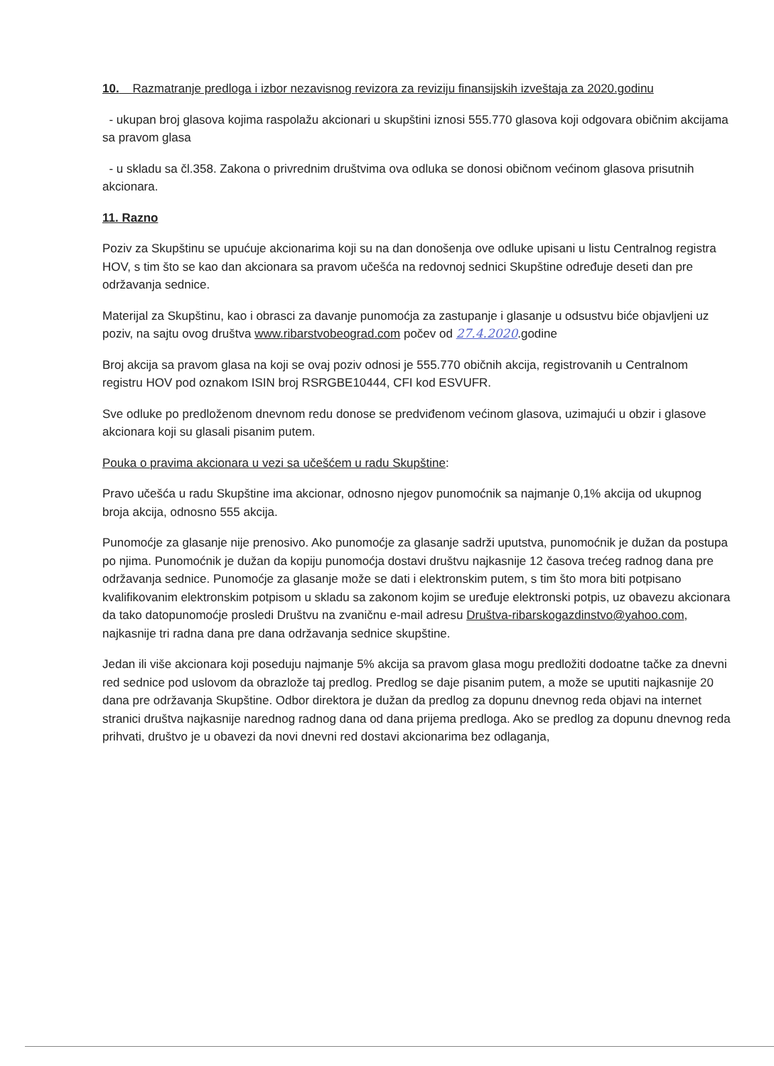10. Razmatranje predloga i izbor nezavisnog revizora za reviziju finansijskih izveštaja za 2020.godinu
- ukupan broj glasova kojima raspolažu akcionari u skupštini iznosi 555.770 glasova koji odgovara običnim akcijama sa pravom glasa
- u skladu sa čl.358. Zakona o privrednim društvima ova odluka se donosi običnom većinom glasova prisutnih akcionara.
11. Razno
Poziv za Skupštinu se upućuje akcionarima koji su na dan donošenja ove odluke upisani u listu Centralnog registra HOV, s tim što se kao dan akcionara sa pravom učešća na redovnoj sednici Skupštine određuje deseti dan pre održavanja sednice.
Materijal za Skupštinu, kao i obrasci za davanje punomoćja za zastupanje i glasanje u odsustvu biće objavljeni uz poziv, na sajtu ovog društva www.ribarstvobeograd.com počev od 27.4.2020.godine
Broj akcija sa pravom glasa na koji se ovaj poziv odnosi je 555.770 običnih akcija, registrovanih u Centralnom registru HOV pod oznakom ISIN broj RSRGBE10444, CFI kod ESVUFR.
Sve odluke po predloženom dnevnom redu donose se predviđenom većinom glasova, uzimajući u obzir i glasove akcionara koji su glasali pisanim putem.
Pouka o pravima akcionara u vezi sa učešćem u radu Skupštine:
Pravo učešća u radu Skupštine ima akcionar, odnosno njegov punomoćnik sa najmanje 0,1% akcija od ukupnog broja akcija, odnosno 555 akcija.
Punomoćje za glasanje nije prenosivo. Ako punomoćje za glasanje sadrži uputstva, punomoćnik je dužan da postupa po njima. Punomoćnik je dužan da kopiju punomoćja dostavi društvu najkasnije 12 časova trećeg radnog dana pre održavanja sednice. Punomoćje za glasanje može se dati i elektronskim putem, s tim što mora biti potpisano kvalifikovanim elektronskim potpisom u skladu sa zakonom kojim se uređuje elektronski potpis, uz obavezu akcionara da tako datopunomoćje prosledi Društvu na zvaničnu e-mail adresu Društva-ribarskogazdinstvo@yahoo.com, najkasnije tri radna dana pre dana održavanja sednice skupštine.
Jedan ili više akcionara koji poseduju najmanje 5% akcija sa pravom glasa mogu predložiti dodoatne tačke za dnevni red sednice pod uslovom da obrazlože taj predlog. Predlog se daje pisanim putem, a može se uputiti najkasnije 20 dana pre održavanja Skupštine. Odbor direktora je dužan da predlog za dopunu dnevnog reda objavi na internet stranici društva najkasnije narednog radnog dana od dana prijema predloga. Ako se predlog za dopunu dnevnog reda prihvati, društvo je u obavezi da novi dnevni red dostavi akcionarima bez odlaganja,